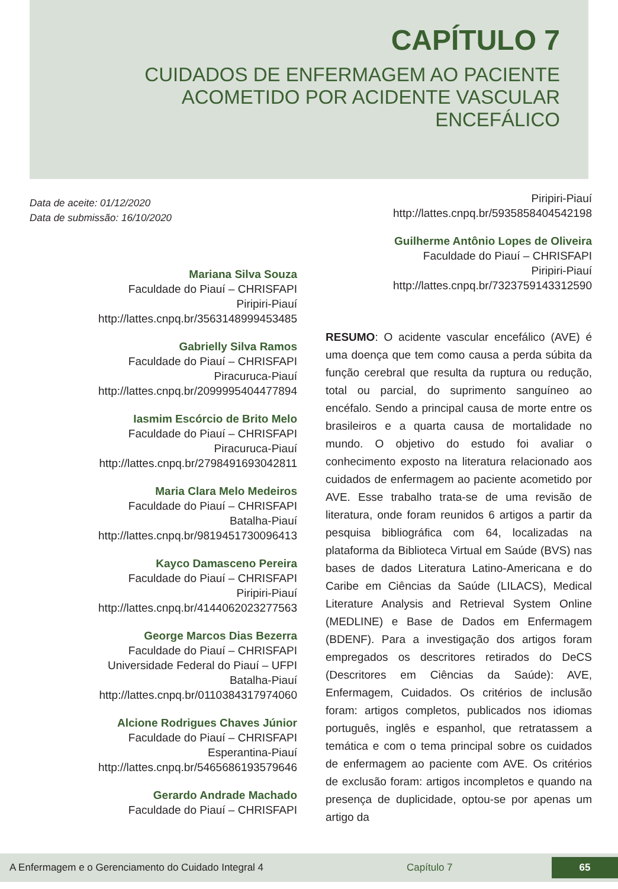CAPÍTULO 7
CUIDADOS DE ENFERMAGEM AO PACIENTE
ACOMETIDO POR ACIDENTE VASCULAR
ENCEFÁLICO
Data de aceite: 01/12/2020
Data de submissão: 16/10/2020
Mariana Silva Souza
Faculdade do Piauí – CHRISFAPI
Piripiri-Piauí
http://lattes.cnpq.br/3563148999453485
Gabrielly Silva Ramos
Faculdade do Piauí – CHRISFAPI
Piracuruca-Piauí
http://lattes.cnpq.br/2099995404477894
Iasmim Escórcio de Brito Melo
Faculdade do Piauí – CHRISFAPI
Piracuruca-Piauí
http://lattes.cnpq.br/2798491693042811
Maria Clara Melo Medeiros
Faculdade do Piauí – CHRISFAPI
Batalha-Piauí
http://lattes.cnpq.br/9819451730096413
Kayco Damasceno Pereira
Faculdade do Piauí – CHRISFAPI
Piripiri-Piauí
http://lattes.cnpq.br/4144062023277563
George Marcos Dias Bezerra
Faculdade do Piauí – CHRISFAPI
Universidade Federal do Piauí – UFPI
Batalha-Piauí
http://lattes.cnpq.br/0110384317974060
Alcione Rodrigues Chaves Júnior
Faculdade do Piauí – CHRISFAPI
Esperantina-Piauí
http://lattes.cnpq.br/5465686193579646
Gerardo Andrade Machado
Faculdade do Piauí – CHRISFAPI
Piripiri-Piauí
http://lattes.cnpq.br/5935858404542198
Guilherme Antônio Lopes de Oliveira
Faculdade do Piauí – CHRISFAPI
Piripiri-Piauí
http://lattes.cnpq.br/7323759143312590
RESUMO: O acidente vascular encefálico (AVE) é uma doença que tem como causa a perda súbita da função cerebral que resulta da ruptura ou redução, total ou parcial, do suprimento sanguíneo ao encéfalo. Sendo a principal causa de morte entre os brasileiros e a quarta causa de mortalidade no mundo. O objetivo do estudo foi avaliar o conhecimento exposto na literatura relacionado aos cuidados de enfermagem ao paciente acometido por AVE. Esse trabalho trata-se de uma revisão de literatura, onde foram reunidos 6 artigos a partir da pesquisa bibliográfica com 64, localizadas na plataforma da Biblioteca Virtual em Saúde (BVS) nas bases de dados Literatura Latino-Americana e do Caribe em Ciências da Saúde (LILACS), Medical Literature Analysis and Retrieval System Online (MEDLINE) e Base de Dados em Enfermagem (BDENF). Para a investigação dos artigos foram empregados os descritores retirados do DeCS (Descritores em Ciências da Saúde): AVE, Enfermagem, Cuidados. Os critérios de inclusão foram: artigos completos, publicados nos idiomas português, inglês e espanhol, que retratassem a temática e com o tema principal sobre os cuidados de enfermagem ao paciente com AVE. Os critérios de exclusão foram: artigos incompletos e quando na presença de duplicidade, optou-se por apenas um artigo da
A Enfermagem e o Gerenciamento do Cuidado Integral 4 Capítulo 7 65